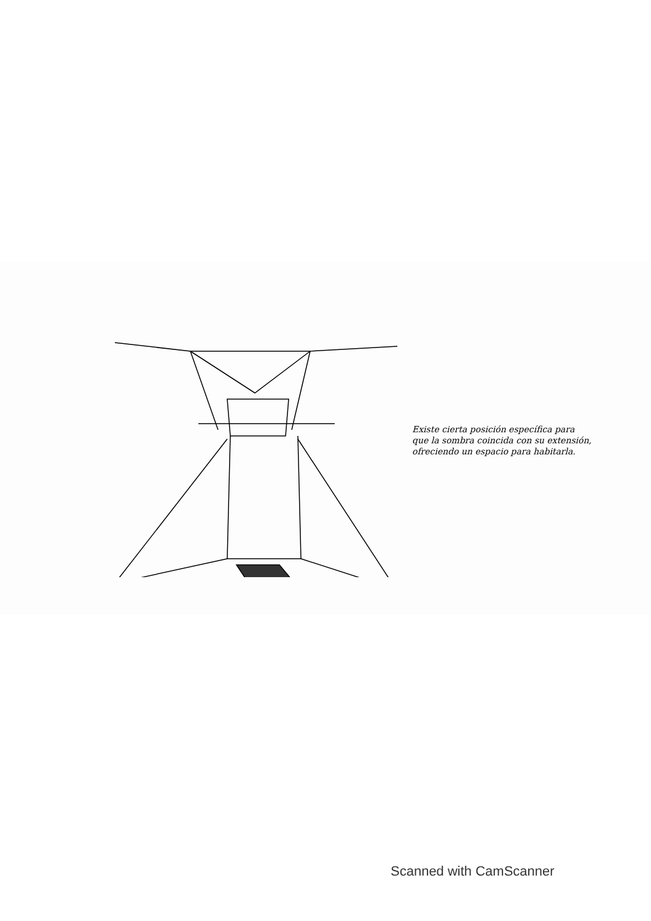Existe cierta posición específica para
que la sombra coincida con su extensión,
ofreciendo un espacio para habitarla.
Scanned with CamScanner